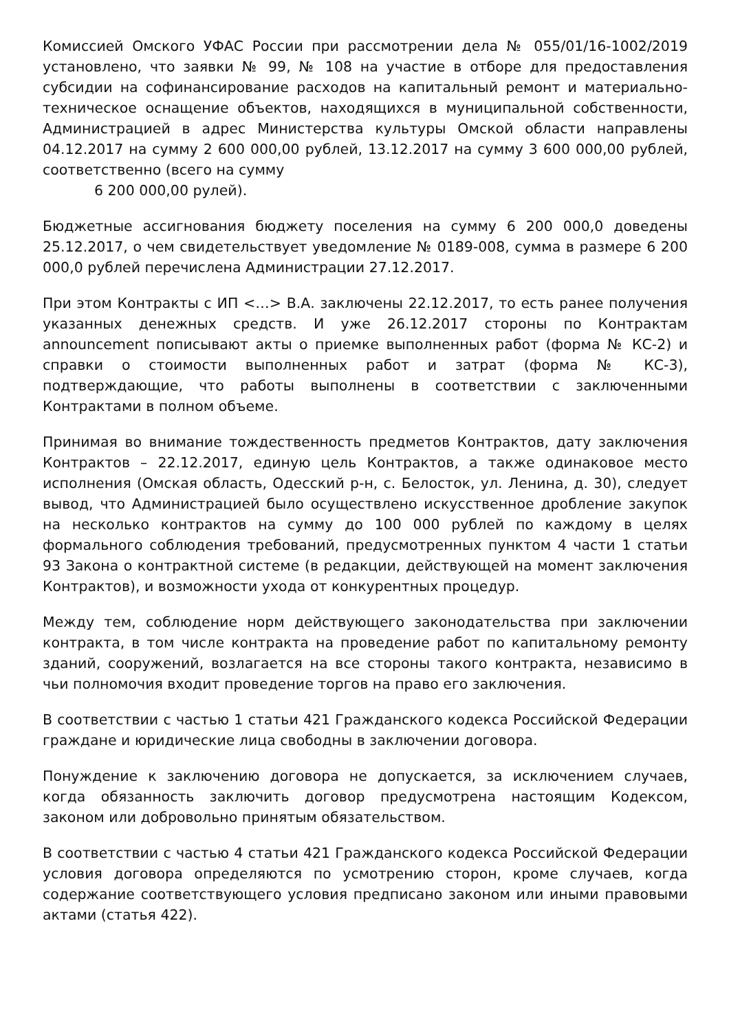Комиссией Омского УФАС России при рассмотрении дела № 055/01/16-1002/2019 установлено, что заявки № 99, № 108 на участие в отборе для предоставления субсидии на софинансирование расходов на капитальный ремонт и материально-техническое оснащение объектов, находящихся в муниципальной собственности, Администрацией в адрес Министерства культуры Омской области направлены 04.12.2017 на сумму 2 600 000,00 рублей, 13.12.2017 на сумму 3 600 000,00 рублей, соответственно (всего на сумму
6 200 000,00 рулей).
Бюджетные ассигнования бюджету поселения на сумму 6 200 000,0 доведены 25.12.2017, о чем свидетельствует уведомление № 0189-008, сумма в размере 6 200 000,0 рублей перечислена Администрации 27.12.2017.
При этом Контракты с ИП <…> В.А. заключены 22.12.2017, то есть ранее получения указанных денежных средств. И уже 26.12.2017 стороны по Контрактам announcement пописывают акты о приемке выполненных работ (форма № КС-2) и справки о стоимости выполненных работ и затрат (форма № КС-3), подтверждающие, что работы выполнены в соответствии с заключенными Контрактами в полном объеме.
Принимая во внимание тождественность предметов Контрактов, дату заключения Контрактов – 22.12.2017, единую цель Контрактов, а также одинаковое место исполнения (Омская область, Одесский р-н, с. Белосток, ул. Ленина, д. 30), следует вывод, что Администрацией было осуществлено искусственное дробление закупок на несколько контрактов на сумму до 100 000 рублей по каждому в целях формального соблюдения требований, предусмотренных пунктом 4 части 1 статьи 93 Закона о контрактной системе (в редакции, действующей на момент заключения Контрактов), и возможности ухода от конкурентных процедур.
Между тем, соблюдение норм действующего законодательства при заключении контракта, в том числе контракта на проведение работ по капитальному ремонту зданий, сооружений, возлагается на все стороны такого контракта, независимо в чьи полномочия входит проведение торгов на право его заключения.
В соответствии с частью 1 статьи 421 Гражданского кодекса Российской Федерации граждане и юридические лица свободны в заключении договора.
Понуждение к заключению договора не допускается, за исключением случаев, когда обязанность заключить договор предусмотрена настоящим Кодексом, законом или добровольно принятым обязательством.
В соответствии с частью 4 статьи 421 Гражданского кодекса Российской Федерации условия договора определяются по усмотрению сторон, кроме случаев, когда содержание соответствующего условия предписано законом или иными правовыми актами (статья 422).